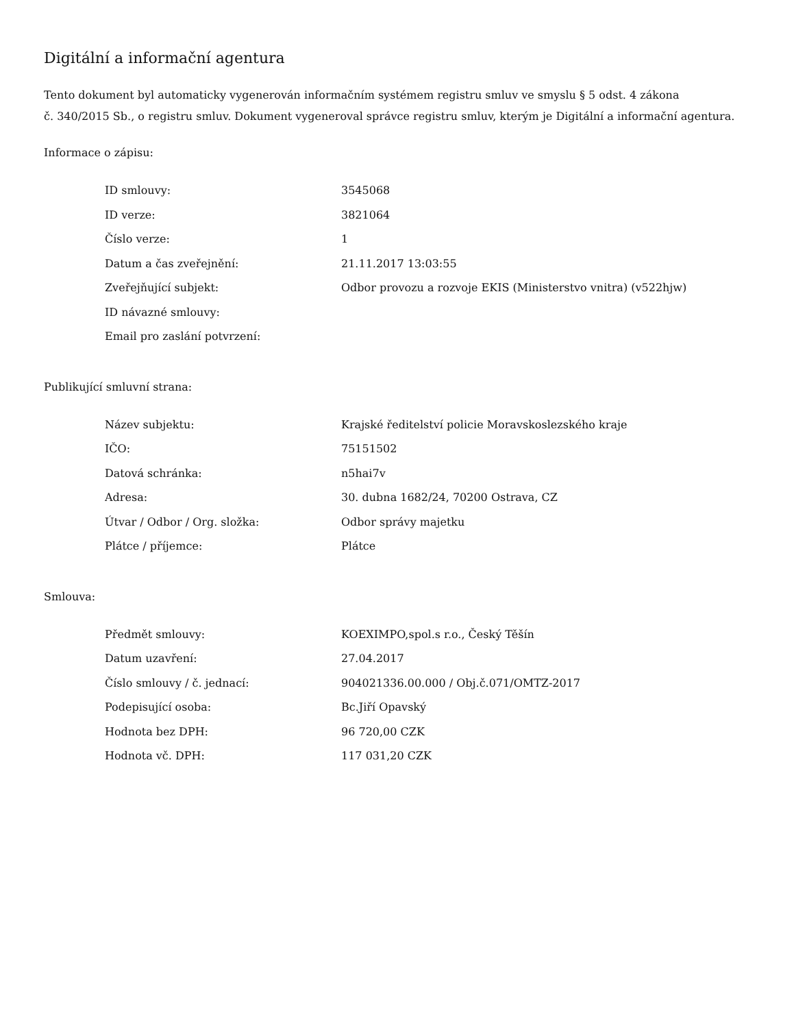Digitální a informační agentura
Tento dokument byl automaticky vygenerován informačním systémem registru smluv ve smyslu § 5 odst. 4 zákona
č. 340/2015 Sb., o registru smluv. Dokument vygeneroval správce registru smluv, kterým je Digitální a informační agentura.
Informace o zápisu:
| ID smlouvy: | 3545068 |
| ID verze: | 3821064 |
| Číslo verze: | 1 |
| Datum a čas zveřejnění: | 21.11.2017 13:03:55 |
| Zveřejňující subjekt: | Odbor provozu a rozvoje EKIS (Ministerstvo vnitra) (v522hjw) |
| ID návazné smlouvy: | |
| Email pro zaslání potvrzení: | |
Publikující smluvní strana:
| Název subjektu: | Krajské ředitelství policie Moravskoslezského kraje |
| IČO: | 75151502 |
| Datová schránka: | n5hai7v |
| Adresa: | 30. dubna 1682/24, 70200 Ostrava, CZ |
| Útvar / Odbor / Org. složka: | Odbor správy majetku |
| Plátce / příjemce: | Plátce |
Smlouva:
| Předmět smlouvy: | KOEXIMPO,spol.s r.o., Český Těšín |
| Datum uzavření: | 27.04.2017 |
| Číslo smlouvy / č. jednací: | 904021336.00.000 / Obj.č.071/OMTZ-2017 |
| Podepisující osoba: | Bc.Jiří Opavský |
| Hodnota bez DPH: | 96 720,00 CZK |
| Hodnota vč. DPH: | 117 031,20 CZK |